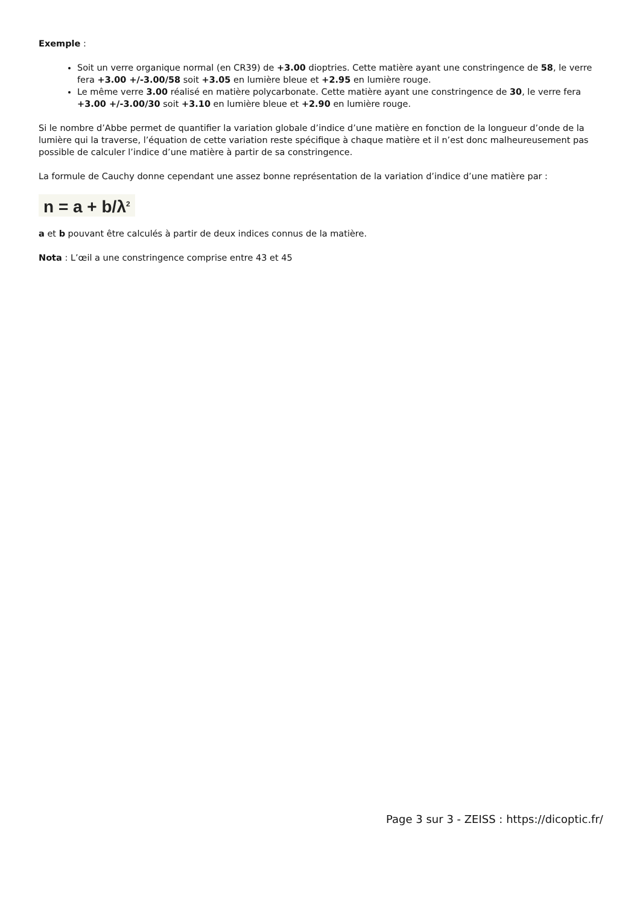Exemple :
Soit un verre organique normal (en CR39) de +3.00 dioptries. Cette matière ayant une constringence de 58, le verre fera +3.00 +/-3.00/58 soit +3.05 en lumière bleue et +2.95 en lumière rouge.
Le même verre 3.00 réalisé en matière polycarbonate. Cette matière ayant une constringence de 30, le verre fera +3.00 +/-3.00/30 soit +3.10 en lumière bleue et +2.90 en lumière rouge.
Si le nombre d’Abbe permet de quantifier la variation globale d’indice d’une matière en fonction de la longueur d’onde de la lumière qui la traverse, l’équation de cette variation reste spécifique à chaque matière et il n’est donc malheureusement pas possible de calculer l’indice d’une matière à partir de sa constringence.
La formule de Cauchy donne cependant une assez bonne représentation de la variation d’indice d’une matière par :
n = a + b/λ<sup>2</sup>
a et b pouvant être calculés à partir de deux indices connus de la matière.
Nota : L’œil a une constringence comprise entre 43 et 45
Page 3 sur 3 - ZEISS : https://dicoptic.fr/